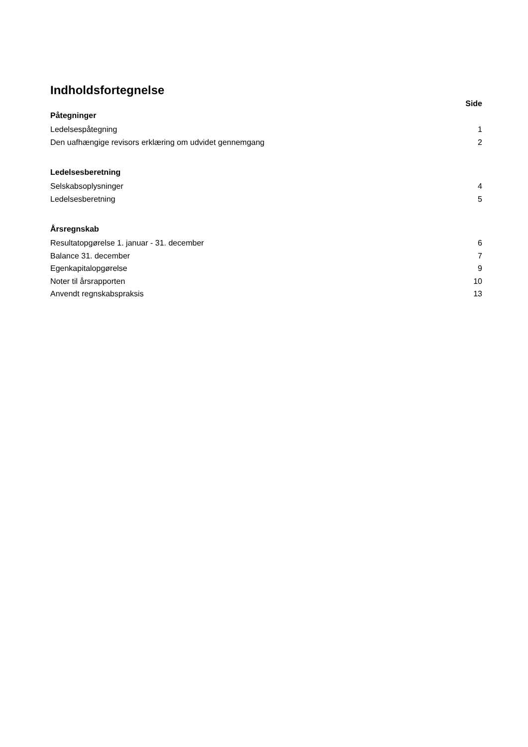Indholdsfortegnelse
Side
Påtegninger
Ledelsespåtegning 1
Den uafhængige revisors erklæring om udvidet gennemgang 2
Ledelsesberetning
Selskabsoplysninger 4
Ledelsesberetning 5
Årsregnskab
Resultatopgørelse 1. januar - 31. december 6
Balance 31. december 7
Egenkapitalopgørelse 9
Noter til årsrapporten 10
Anvendt regnskabspraksis 13